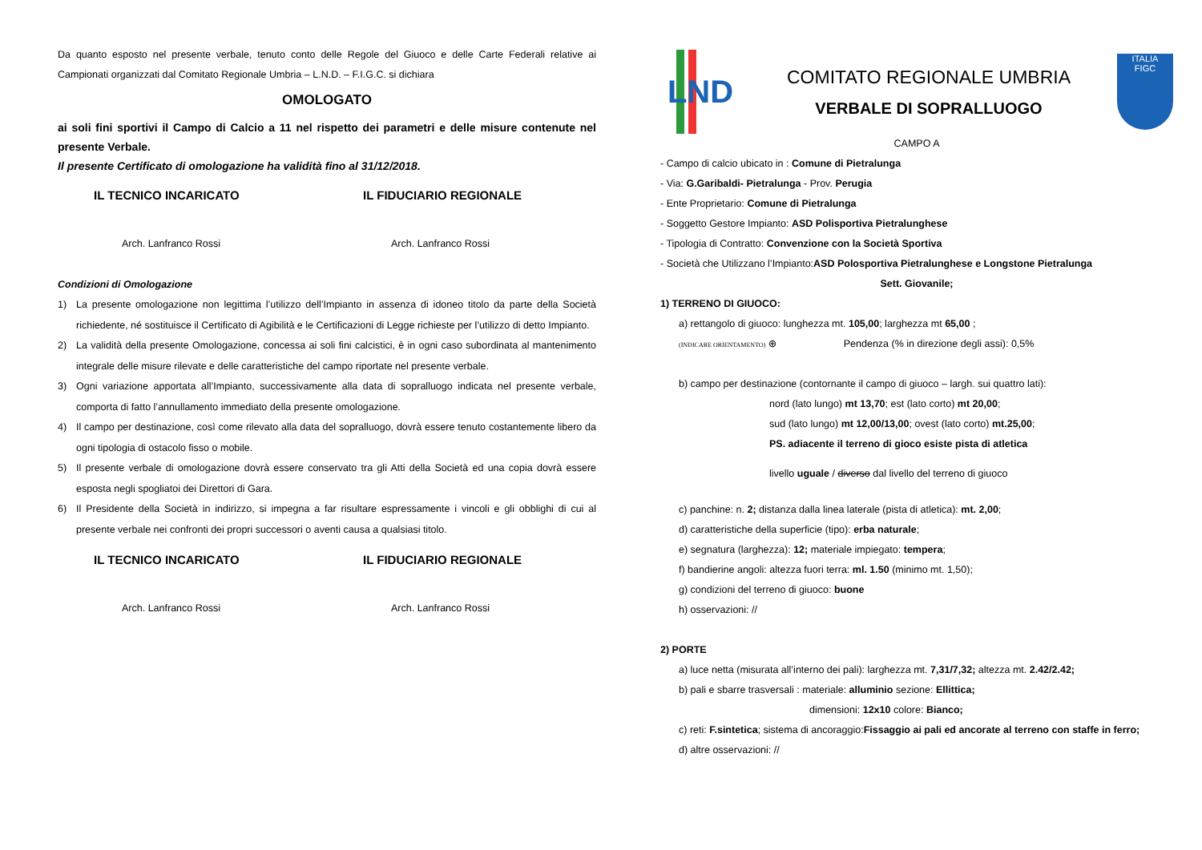Da quanto esposto nel presente verbale, tenuto conto delle Regole del Giuoco e delle Carte Federali relative ai Campionati organizzati dal Comitato Regionale Umbria – L.N.D. – F.I.G.C. si dichiara
OMOLOGATO
ai soli fini sportivi il Campo di Calcio a 11 nel rispetto dei parametri e delle misure contenute nel presente Verbale.
Il presente Certificato di omologazione ha validità fino al 31/12/2018.
IL TECNICO INCARICATO
Arch. Lanfranco Rossi
IL FIDUCIARIO REGIONALE
Arch. Lanfranco Rossi
Condizioni di Omologazione
1) La presente omologazione non legittima l’utilizzo dell’Impianto in assenza di idoneo titolo da parte della Società richiedente, né sostituisce il Certificato di Agibilità e le Certificazioni di Legge richieste per l’utilizzo di detto Impianto.
2) La validità della presente Omologazione, concessa ai soli fini calcistici, è in ogni caso subordinata al mantenimento integrale delle misure rilevate e delle caratteristiche del campo riportate nel presente verbale.
3) Ogni variazione apportata all’Impianto, successivamente alla data di sopralluogo indicata nel presente verbale, comporta di fatto l’annullamento immediato della presente omologazione.
4) Il campo per destinazione, così come rilevato alla data del sopralluogo, dovrà essere tenuto costantemente libero da ogni tipologia di ostacolo fisso o mobile.
5) Il presente verbale di omologazione dovrà essere conservato tra gli Atti della Società ed una copia dovrà essere esposta negli spogliatoi dei Direttori di Gara.
6) Il Presidente della Società in indirizzo, si impegna a far risultare espressamente i vincoli e gli obblighi di cui al presente verbale nei confronti dei propri successori o aventi causa a qualsiasi titolo.
IL TECNICO INCARICATO
Arch. Lanfranco Rossi
IL FIDUCIARIO REGIONALE
Arch. Lanfranco Rossi
LND
COMITATO REGIONALE UMBRIA
VERBALE DI SOPRALLUOGO
ITALIA
FIGC
CAMPO A
- Campo di calcio ubicato in : Comune di Pietralunga
- Via: G.Garibaldi- Pietralunga - Prov. Perugia
- Ente Proprietario: Comune di Pietralunga
- Soggetto Gestore Impianto: ASD Polisportiva Pietralunghese
- Tipologia di Contratto: Convenzione con la Società Sportiva
- Società che Utilizzano l’Impianto:ASD Polosportiva Pietralunghese e Longstone Pietralunga
Sett. Giovanile;
1) TERRENO DI GIUOCO:
a) rettangolo di giuoco: lunghezza mt. 105,00; larghezza mt 65,00 ;
(INDICARE ORIENTAMENTO) ⊕ Pendenza (% in direzione degli assi): 0,5%
b) campo per destinazione (contornante il campo di giuoco – largh. sui quattro lati):
nord (lato lungo) mt 13,70; est (lato corto) mt 20,00;
sud (lato lungo) mt 12,00/13,00; ovest (lato corto) mt.25,00;
PS. adiacente il terreno di gioco esiste pista di atletica
livello uguale / diverso dal livello del terreno di giuoco
c) panchine: n. 2; distanza dalla linea laterale (pista di atletica): mt. 2,00;
d) caratteristiche della superficie (tipo): erba naturale;
e) segnatura (larghezza): 12; materiale impiegato: tempera;
f) bandierine angoli: altezza fuori terra: ml. 1.50 (minimo mt. 1,50);
g) condizioni del terreno di giuoco: buone
h) osservazioni: //
2) PORTE
a) luce netta (misurata all’interno dei pali): larghezza mt. 7,31/7,32; altezza mt. 2.42/2.42;
b) pali e sbarre trasversali : materiale: alluminio sezione: Ellittica;
dimensioni: 12x10 colore: Bianco;
c) reti: F.sintetica; sistema di ancoraggio:Fissaggio ai pali ed ancorate al terreno con staffe in ferro;
d) altre osservazioni: //